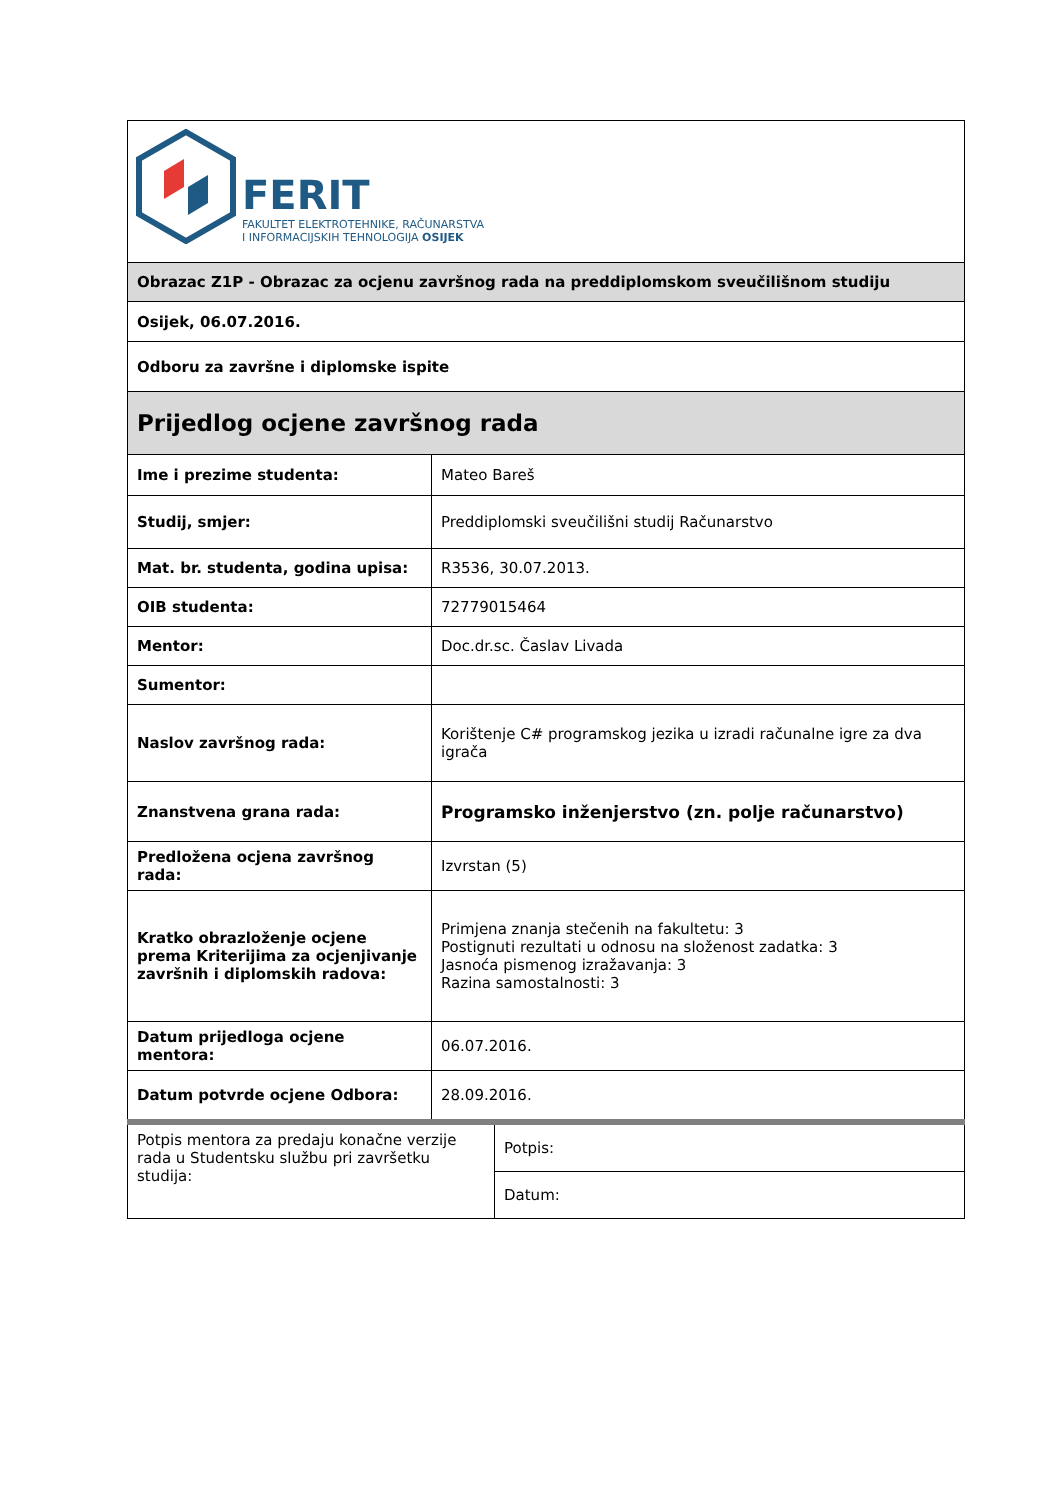| FERIT FAKULTET ELEKTROTEHNIKE, RAČUNARSTVA I INFORMACIJSKIH TEHNOLOGIJA OSIJEK | |
| Obrazac Z1P - Obrazac za ocjenu završnog rada na preddiplomskom sveučilišnom studiju | |
| Osijek, 06.07.2016. | |
| Odboru za završne i diplomske ispite | |
| Prijedlog ocjene završnog rada | |
| Ime i prezime studenta: | Mateo Bareš |
| Studij, smjer: | Preddiplomski sveučilišni studij Računarstvo |
| Mat. br. studenta, godina upisa: | R3536, 30.07.2013. |
| OIB studenta: | 72779015464 |
| Mentor: | Doc.dr.sc. Časlav Livada |
| Sumentor: | |
| Naslov završnog rada: | Korištenje C# programskog jezika u izradi računalne igre za dva igrača |
| Znanstvena grana rada: | Programsko inženjerstvo (zn. polje računarstvo) |
| Predložena ocjena završnog rada: | Izvrstan (5) |
| Kratko obrazloženje ocjene prema Kriterijima za ocjenjivanje završnih i diplomskih radova: | Primjena znanja stečenih na fakultetu: 3 Postignuti rezultati u odnosu na složenost zadatka: 3 Jasnoća pismenog izražavanja: 3 Razina samostalnosti: 3 |
| Datum prijedloga ocjene mentora: | 06.07.2016. |
| Datum potvrde ocjene Odbora: | 28.09.2016. |
| Potpis mentora za predaju konačne verzije rada u Studentsku službu pri završetku studija: | Potpis: |
| | Datum: |